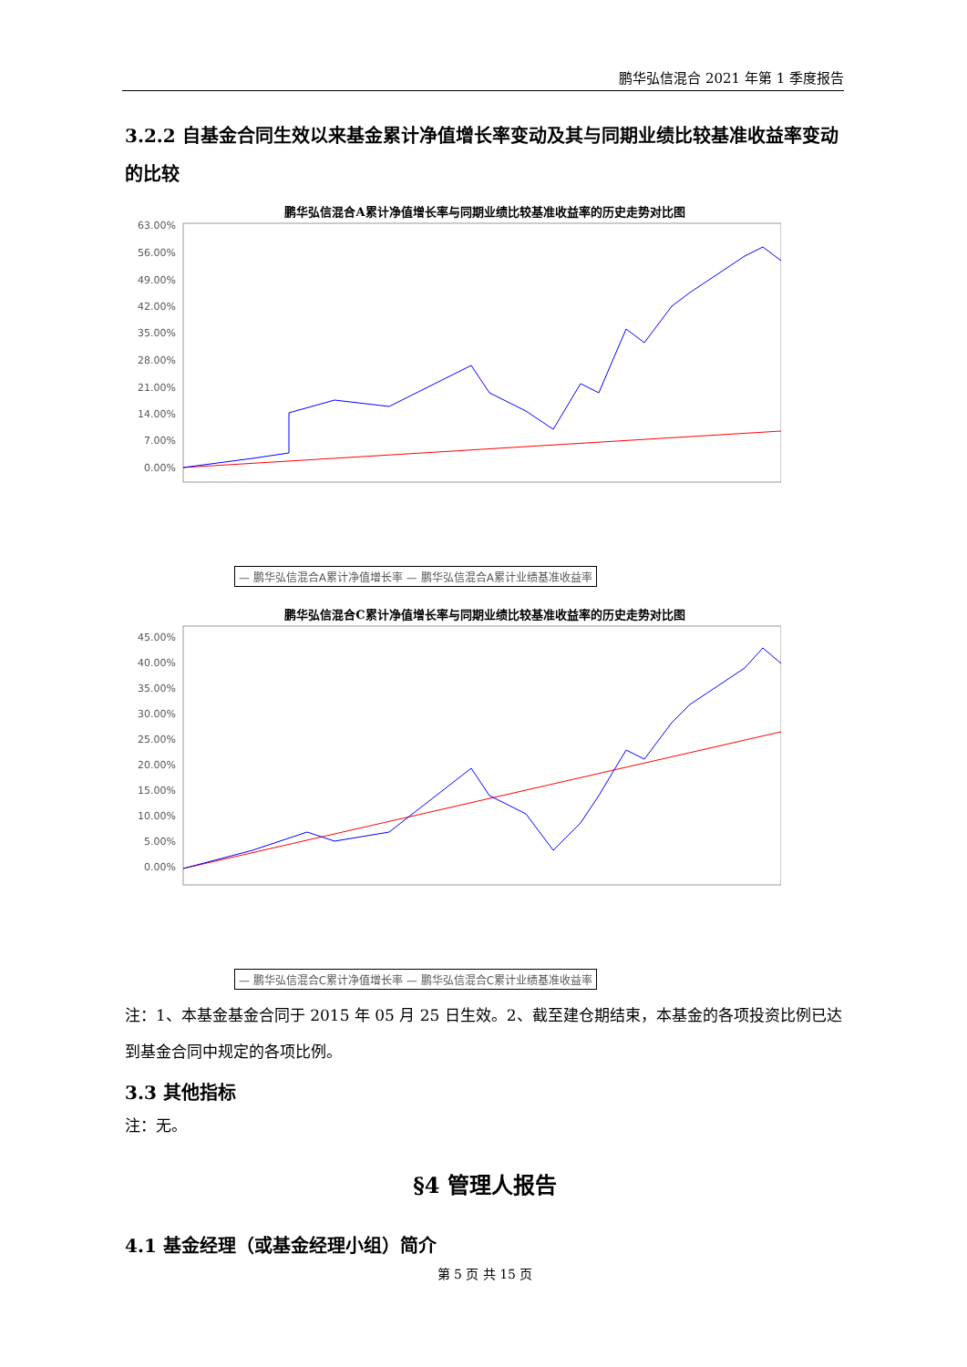鹏华弘信混合 2021 年第 1 季度报告
3.2.2 自基金合同生效以来基金累计净值增长率变动及其与同期业绩比较基准收益率变动的比较
鹏华弘信混合A累计净值增长率与同期业绩比较基准收益率的历史走势对比图
63.00%
56.00%
49.00%
42.00%
35.00%
28.00%
21.00%
14.00%
7.00%
0.00%
— 鹏华弘信混合A累计净值增长率 — 鹏华弘信混合A累计业绩基准收益率
鹏华弘信混合C累计净值增长率与同期业绩比较基准收益率的历史走势对比图
45.00%
40.00%
35.00%
30.00%
25.00%
20.00%
15.00%
10.00%
5.00%
0.00%
— 鹏华弘信混合C累计净值增长率 — 鹏华弘信混合C累计业绩基准收益率
注：1、本基金基金合同于 2015 年 05 月 25 日生效。2、截至建仓期结束，本基金的各项投资比例已达到基金合同中规定的各项比例。
3.3 其他指标
注：无。
§4 管理人报告
4.1 基金经理（或基金经理小组）简介
第 5 页 共 15 页